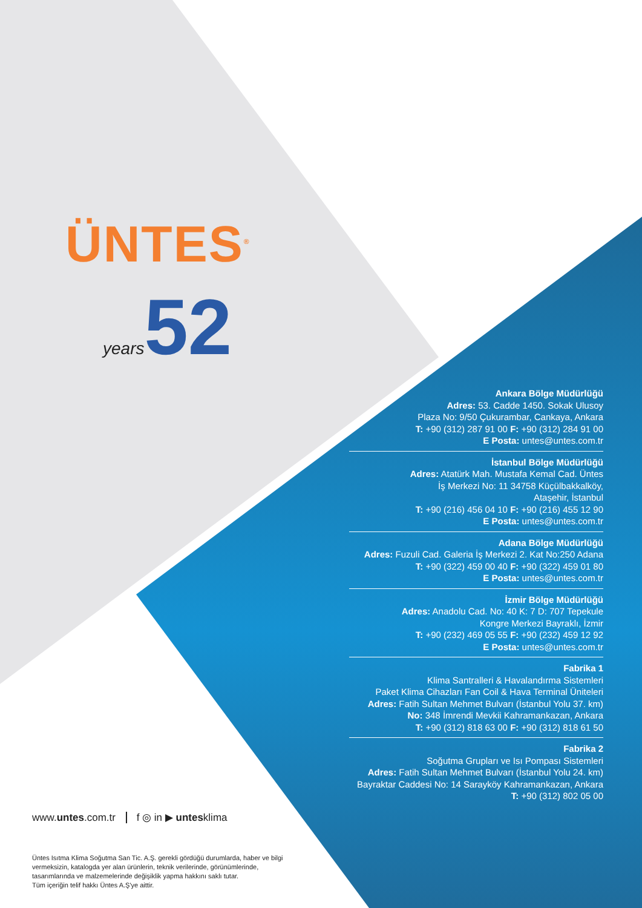ÜNTES<sup>®</sup>
years52
Ankara Bölge Müdürlüğü
Adres: 53. Cadde 1450. Sokak Ulusoy
Plaza No: 9/50 Çukurambar, Cankaya, Ankara
T: +90 (312) 287 91 00 F: +90 (312) 284 91 00
E Posta: untes@untes.com.tr
İstanbul Bölge Müdürlüğü
Adres: Atatürk Mah. Mustafa Kemal Cad. Üntes
İş Merkezi No: 11 34758 Küçülbakkalköy,
Ataşehir, İstanbul
T: +90 (216) 456 04 10 F: +90 (216) 455 12 90
E Posta: untes@untes.com.tr
Adana Bölge Müdürlüğü
Adres: Fuzuli Cad. Galeria İş Merkezi 2. Kat No:250 Adana
T: +90 (322) 459 00 40 F: +90 (322) 459 01 80
E Posta: untes@untes.com.tr
İzmir Bölge Müdürlüğü
Adres: Anadolu Cad. No: 40 K: 7 D: 707 Tepekule
Kongre Merkezi Bayraklı, İzmir
T: +90 (232) 469 05 55 F: +90 (232) 459 12 92
E Posta: untes@untes.com.tr
Fabrika 1
Klima Santralleri & Havalandırma Sistemleri
Paket Klima Cihazları Fan Coil & Hava Terminal Üniteleri
Adres: Fatih Sultan Mehmet Bulvarı (İstanbul Yolu 37. km)
No: 348 İmrendi Mevkii Kahramankazan, Ankara
T: +90 (312) 818 63 00 F: +90 (312) 818 61 50
Fabrika 2
Soğutma Grupları ve Isı Pompası Sistemleri
Adres: Fatih Sultan Mehmet Bulvarı (İstanbul Yolu 24. km)
Bayraktar Caddesi No: 14 Sarayköy Kahramankazan, Ankara
T: +90 (312) 802 05 00
www.untes.com.tr f ◎ in ▶ untesklima
Üntes Isıtma Klima Soğutma San Tic. A.Ş. gerekli gördüğü durumlarda, haber ve bilgi vermeksizin, katalogda yer alan ürünlerin, teknik verilerinde, görünümlerinde, tasarımlarında ve malzemelerinde değişiklik yapma hakkını saklı tutar.
Tüm içeriğin telif hakkı Üntes A.Ş'ye aittir.